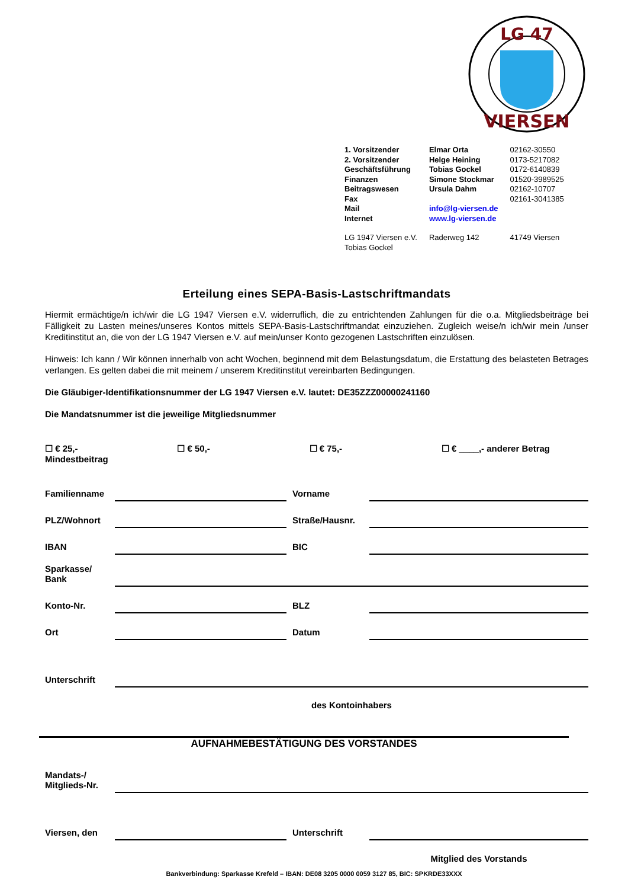LG 47
VIERSEN
| 1. Vorsitzender | Elmar Orta | 02162-30550 |
| 2. Vorsitzender | Helge Heining | 0173-5217082 |
| Geschäftsführung | Tobias Gockel | 0172-6140839 |
| Finanzen | Simone Stockmar | 01520-3989525 |
| Beitragswesen | Ursula Dahm | 02162-10707 |
| Fax | | 02161-3041385 |
| Mail | info@lg-viersen.de | |
| Internet | www.lg-viersen.de | |
| LG 1947 Viersen e.V. Tobias Gockel | Raderweg 142 | 41749 Viersen |
Erteilung eines SEPA-Basis-Lastschriftmandats
Hiermit ermächtige/n ich/wir die LG 1947 Viersen e.V. widerruflich, die zu entrichtenden Zahlungen für die o.a. Mitgliedsbeiträge bei Fälligkeit zu Lasten meines/unseres Kontos mittels SEPA-Basis-Lastschriftmandat einzuziehen. Zugleich weise/n ich/wir mein /unser Kreditinstitut an, die von der LG 1947 Viersen e.V. auf mein/unser Konto gezogenen Lastschriften einzulösen.
Hinweis: Ich kann / Wir können innerhalb von acht Wochen, beginnend mit dem Belastungsdatum, die Erstattung des belasteten Betrages verlangen. Es gelten dabei die mit meinem / unserem Kreditinstitut vereinbarten Bedingungen.
Die Gläubiger-Identifikationsnummer der LG 1947 Viersen e.V. lautet: DE35ZZZ00000241160
Die Mandatsnummer ist die jeweilige Mitgliedsnummer
☐ € 25,-
Mindestbeitrag
☐ € 50,- ☐ € 75,- ☐ € ____,- anderer Betrag
| Familienname | | Vorname | |
| PLZ/Wohnort | | Straße/Hausnr. | |
| IBAN | | BIC | |
| Sparkasse/ Bank | | | |
| Konto-Nr. | | BLZ | |
| Ort | | Datum | |
| Unterschrift | | | |
| | des Kontoinhabers | | |
AUFNAHMEBESTÄTIGUNG DES VORSTANDES
| Mandats-/ Mitglieds-Nr. | | | |
| Viersen, den | | Unterschrift | |
| | | | Mitglied des Vorstands |
Bankverbindung: Sparkasse Krefeld – IBAN: DE08 3205 0000 0059 3127 85, BIC: SPKRDE33XXX